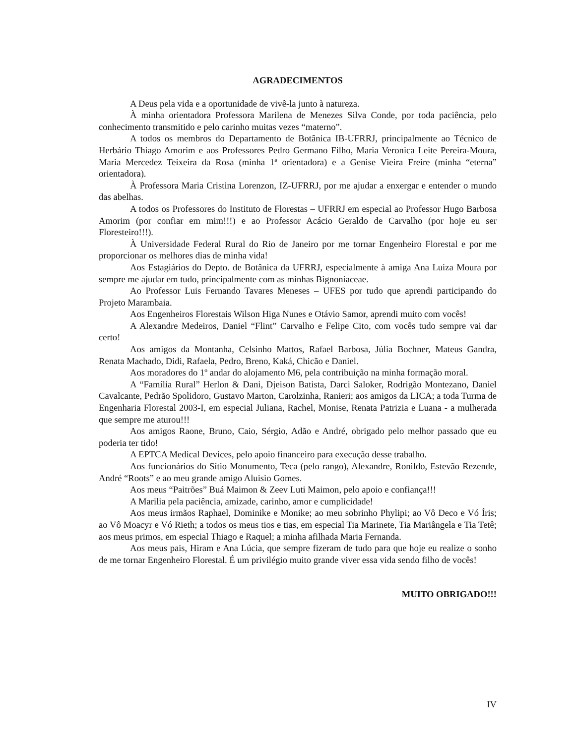AGRADECIMENTOS
A Deus pela vida e a oportunidade de vivê-la junto à natureza.
À minha orientadora Professora Marilena de Menezes Silva Conde, por toda paciência, pelo conhecimento transmitido e pelo carinho muitas vezes “materno”.
A todos os membros do Departamento de Botânica IB-UFRRJ, principalmente ao Técnico de Herbário Thiago Amorim e aos Professores Pedro Germano Filho, Maria Veronica Leite Pereira-Moura, Maria Mercedez Teixeira da Rosa (minha 1ª orientadora) e a Genise Vieira Freire (minha “eterna” orientadora).
À Professora Maria Cristina Lorenzon, IZ-UFRRJ, por me ajudar a enxergar e entender o mundo das abelhas.
A todos os Professores do Instituto de Florestas – UFRRJ em especial ao Professor Hugo Barbosa Amorim (por confiar em mim!!!) e ao Professor Acácio Geraldo de Carvalho (por hoje eu ser Floresteiro!!!).
À Universidade Federal Rural do Rio de Janeiro por me tornar Engenheiro Florestal e por me proporcionar os melhores dias de minha vida!
Aos Estagiários do Depto. de Botânica da UFRRJ, especialmente à amiga Ana Luiza Moura por sempre me ajudar em tudo, principalmente com as minhas Bignoniaceae.
Ao Professor Luis Fernando Tavares Meneses – UFES por tudo que aprendi participando do Projeto Marambaia.
Aos Engenheiros Florestais Wilson Higa Nunes e Otávio Samor, aprendi muito com vocês!
A Alexandre Medeiros, Daniel “Flint” Carvalho e Felipe Cito, com vocês tudo sempre vai dar certo!
Aos amigos da Montanha, Celsinho Mattos, Rafael Barbosa, Júlia Bochner, Mateus Gandra, Renata Machado, Didi, Rafaela, Pedro, Breno, Kaká, Chicão e Daniel.
Aos moradores do 1º andar do alojamento M6, pela contribuição na minha formação moral.
A “Família Rural” Herlon & Dani, Djeison Batista, Darci Saloker, Rodrigão Montezano, Daniel Cavalcante, Pedrão Spolidoro, Gustavo Marton, Carolzinha, Ranieri; aos amigos da LICA; a toda Turma de Engenharia Florestal 2003-I, em especial Juliana, Rachel, Monise, Renata Patrizia e Luana - a mulherada que sempre me aturou!!!
Aos amigos Raone, Bruno, Caio, Sérgio, Adão e André, obrigado pelo melhor passado que eu poderia ter tido!
A EPTCA Medical Devices, pelo apoio financeiro para execução desse trabalho.
Aos funcionários do Sítio Monumento, Teca (pelo rango), Alexandre, Ronildo, Estevão Rezende, André “Roots” e ao meu grande amigo Aluisio Gomes.
Aos meus “Paitrões” Buá Maimon & Zeev Luti Maimon, pelo apoio e confiança!!!
A Marilia pela paciência, amizade, carinho, amor e cumplicidade!
Aos meus irmãos Raphael, Dominike e Monike; ao meu sobrinho Phylipi; ao Vô Deco e Vó Íris; ao Vô Moacyr e Vó Rieth; a todos os meus tios e tias, em especial Tia Marinete, Tia Mariângela e Tia Tetê; aos meus primos, em especial Thiago e Raquel; a minha afilhada Maria Fernanda.
Aos meus pais, Hiram e Ana Lúcia, que sempre fizeram de tudo para que hoje eu realize o sonho de me tornar Engenheiro Florestal. É um privilégio muito grande viver essa vida sendo filho de vocês!
MUITO OBRIGADO!!!
IV